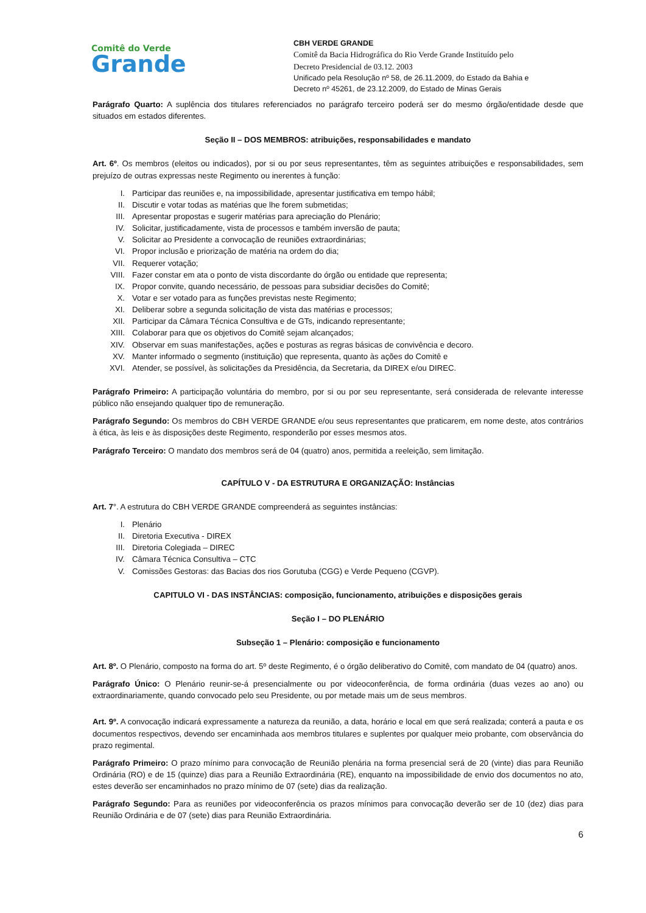Comitê do Verde
Grande
CBH VERDE GRANDE
Comitê da Bacia Hidrográfica do Rio Verde Grande Instituído pelo
Decreto Presidencial de 03.12. 2003
Unificado pela Resolução nº 58, de 26.11.2009, do Estado da Bahia e
Decreto nº 45261, de 23.12.2009, do Estado de Minas Gerais
Parágrafo Quarto: A suplência dos titulares referenciados no parágrafo terceiro poderá ser do mesmo órgão/entidade desde que situados em estados diferentes.
Seção II – DOS MEMBROS: atribuições, responsabilidades e mandato
Art. 6º. Os membros (eleitos ou indicados), por si ou por seus representantes, têm as seguintes atribuições e responsabilidades, sem prejuízo de outras expressas neste Regimento ou inerentes à função:
I. Participar das reuniões e, na impossibilidade, apresentar justificativa em tempo hábil;
II. Discutir e votar todas as matérias que lhe forem submetidas;
III. Apresentar propostas e sugerir matérias para apreciação do Plenário;
IV. Solicitar, justificadamente, vista de processos e também inversão de pauta;
V. Solicitar ao Presidente a convocação de reuniões extraordinárias;
VI. Propor inclusão e priorização de matéria na ordem do dia;
VII. Requerer votação;
VIII. Fazer constar em ata o ponto de vista discordante do órgão ou entidade que representa;
IX. Propor convite, quando necessário, de pessoas para subsidiar decisões do Comitê;
X. Votar e ser votado para as funções previstas neste Regimento;
XI. Deliberar sobre a segunda solicitação de vista das matérias e processos;
XII. Participar da Câmara Técnica Consultiva e de GTs, indicando representante;
XIII. Colaborar para que os objetivos do Comitê sejam alcançados;
XIV. Observar em suas manifestações, ações e posturas as regras básicas de convivência e decoro.
XV. Manter informado o segmento (instituição) que representa, quanto às ações do Comitê e
XVI. Atender, se possível, às solicitações da Presidência, da Secretaria, da DIREX e/ou DIREC.
Parágrafo Primeiro: A participação voluntária do membro, por si ou por seu representante, será considerada de relevante interesse público não ensejando qualquer tipo de remuneração.
Parágrafo Segundo: Os membros do CBH VERDE GRANDE e/ou seus representantes que praticarem, em nome deste, atos contrários à ética, às leis e às disposições deste Regimento, responderão por esses mesmos atos.
Parágrafo Terceiro: O mandato dos membros será de 04 (quatro) anos, permitida a reeleição, sem limitação.
CAPÍTULO V - DA ESTRUTURA E ORGANIZAÇÃO: Instâncias
Art. 7°. A estrutura do CBH VERDE GRANDE compreenderá as seguintes instâncias:
I. Plenário
II. Diretoria Executiva - DIREX
III. Diretoria Colegiada – DIREC
IV. Câmara Técnica Consultiva – CTC
V. Comissões Gestoras: das Bacias dos rios Gorutuba (CGG) e Verde Pequeno (CGVP).
CAPITULO VI - DAS INSTÂNCIAS: composição, funcionamento, atribuições e disposições gerais
Seção I – DO PLENÁRIO
Subseção 1 – Plenário: composição e funcionamento
Art. 8º. O Plenário, composto na forma do art. 5º deste Regimento, é o órgão deliberativo do Comitê, com mandato de 04 (quatro) anos.
Parágrafo Único: O Plenário reunir-se-á presencialmente ou por videoconferência, de forma ordinária (duas vezes ao ano) ou extraordinariamente, quando convocado pelo seu Presidente, ou por metade mais um de seus membros.
Art. 9º. A convocação indicará expressamente a natureza da reunião, a data, horário e local em que será realizada; conterá a pauta e os documentos respectivos, devendo ser encaminhada aos membros titulares e suplentes por qualquer meio probante, com observância do prazo regimental.
Parágrafo Primeiro: O prazo mínimo para convocação de Reunião plenária na forma presencial será de 20 (vinte) dias para Reunião Ordinária (RO) e de 15 (quinze) dias para a Reunião Extraordinária (RE), enquanto na impossibilidade de envio dos documentos no ato, estes deverão ser encaminhados no prazo mínimo de 07 (sete) dias da realização.
Parágrafo Segundo: Para as reuniões por videoconferência os prazos mínimos para convocação deverão ser de 10 (dez) dias para Reunião Ordinária e de 07 (sete) dias para Reunião Extraordinária.
6